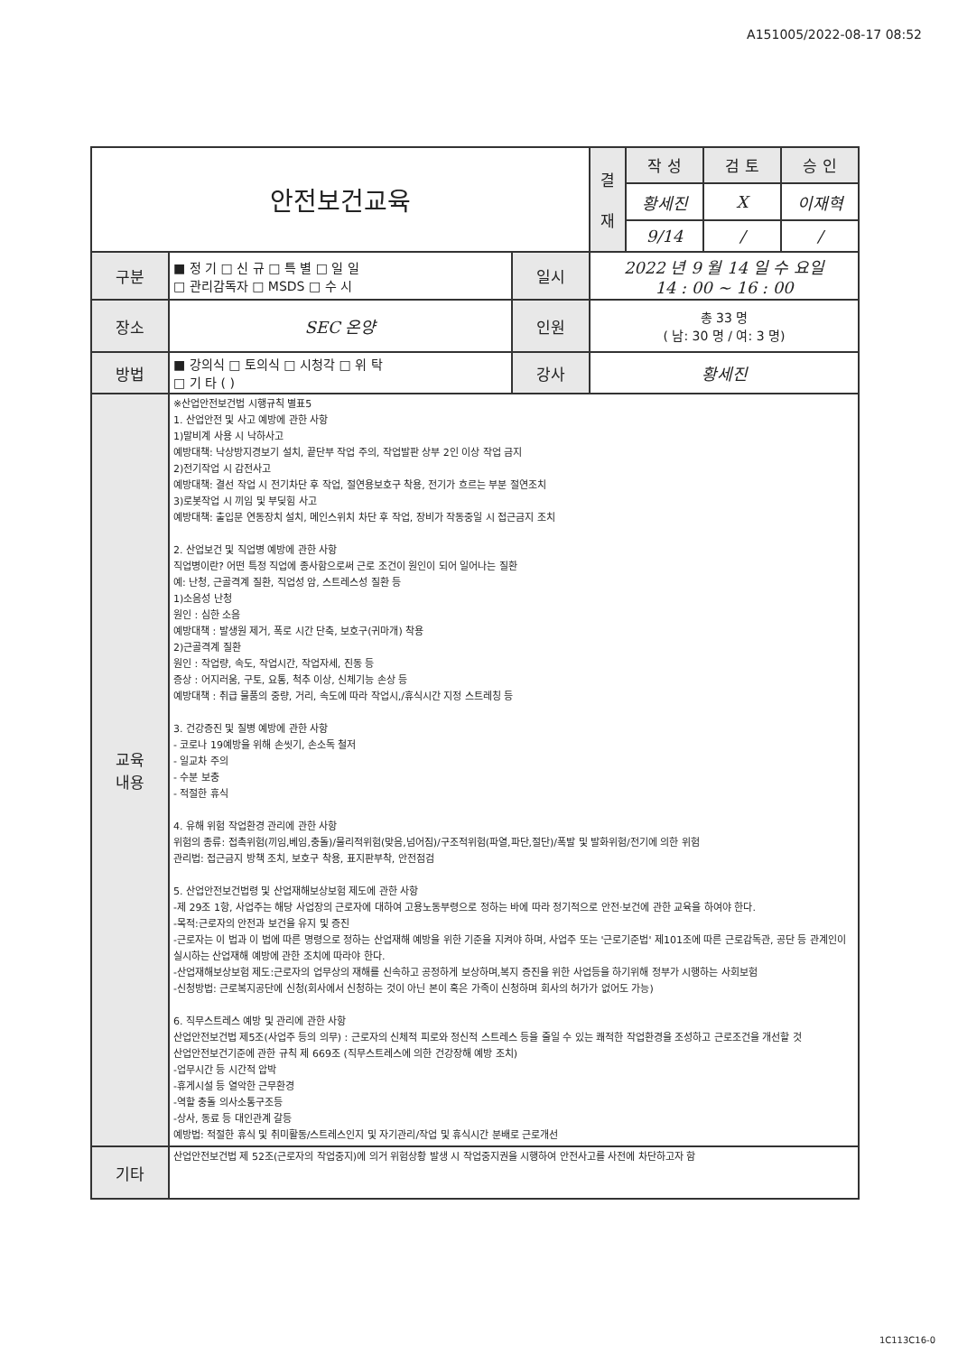A151005/2022-08-17 08:52
| 안전보건교육 | | | | 결 재 | 작 성 | 검 토 | 승 인 |
| | | | | | 황세진 | X | 이재혁 |
| | | | | | 9/14 | / | / |
| 구분 | ■ 정 기 □ 신 규 □ 특 별 □ 일 일 □ 관리감독자 □ MSDS □ 수 시 | 일시 | 2022 년 9 월 14 일 수 요일 14 : 00 ~ 16 : 00 | | | | |
| 장소 | SEC 온양 | 인원 | 총 33 명 ( 남: 30 명 / 여: 3 명) | | | | |
| 방법 | ■ 강의식 □ 토의식 □ 시청각 □ 위 탁 □ 기 타 ( ) | 강사 | 황세진 | | | | |
| 교육 내용 | ※산업안전보건법 시행규칙 별표5 1. 산업안전 및 사고 예방에 관한 사항 1)말비계 사용 시 낙하사고 예방대책: 낙상방지경보기 설치, 끝단부 작업 주의, 작업발판 상부 2인 이상 작업 금지 2)전기작업 시 감전사고 예방대책: 결선 작업 시 전기차단 후 작업, 절연용보호구 착용, 전기가 흐르는 부분 절연조치 3)로봇작업 시 끼임 및 부딪힘 사고 예방대책: 출입문 연동장치 설치, 메인스위치 차단 후 작업, 장비가 작동중일 시 접근금지 조치 2. 산업보건 및 직업병 예방에 관한 사항 직업병이란? 어떤 특정 직업에 종사함으로써 근로 조건이 원인이 되어 일어나는 질환 예: 난청, 근골격계 질환, 직업성 암, 스트레스성 질환 등 1)소음성 난청 원인 : 심한 소음 예방대책 : 발생원 제거, 폭로 시간 단축, 보호구(귀마개) 착용 2)근골격계 질환 원인 : 작업량, 속도, 작업시간, 작업자세, 진동 등 증상 : 어지러움, 구토, 요통, 척추 이상, 신체기능 손상 등 예방대책 : 취급 물품의 중량, 거리, 속도에 따라 작업시,/휴식시간 지정 스트레칭 등 3. 건강증진 및 질병 예방에 관한 사항 - 코로나 19예방을 위해 손씻기, 손소독 철저 - 일교차 주의 - 수분 보충 - 적절한 휴식 4. 유해 위험 작업환경 관리에 관한 사항 위험의 종류: 접촉위험(끼임,베임,충돌)/물리적위험(맞음,넘어짐)/구조적위험(파열,파단,절단)/폭발 및 발화위험/전기에 의한 위험 관리법: 접근금지 방책 조치, 보호구 착용, 표지판부착, 안전점검 5. 산업안전보건법령 및 산업재해보상보험 제도에 관한 사항 -제 29조 1항, 사업주는 해당 사업장의 근로자에 대하여 고용노동부령으로 정하는 바에 따라 정기적으로 안전·보건에 관한 교육을 하여야 한다. -목적:근로자의 안전과 보건을 유지 및 증진 -근로자는 이 법과 이 법에 따른 명령으로 정하는 산업재해 예방을 위한 기준을 지켜야 하며, 사업주 또는 '근로기준법' 제101조에 따른 근로감독관, 공단 등 관계인이 실시하는 산업재해 예방에 관한 조치에 따라야 한다. -산업재해보상보험 제도:근로자의 업무상의 재해를 신속하고 공정하게 보상하며,복지 증진을 위한 사업등을 하기위해 정부가 시행하는 사회보험 -신청방법: 근로복지공단에 신청(회사에서 신청하는 것이 아닌 본이 혹은 가족이 신청하며 회사의 허가가 없어도 가능) 6. 직무스트레스 예방 및 관리에 관한 사항 산업안전보건법 제5조(사업주 등의 의무) : 근로자의 신체적 피로와 정신적 스트레스 등을 줄일 수 있는 쾌적한 작업환경을 조성하고 근로조건을 개선할 것 산업안전보건기준에 관한 규칙 제 669조 (직무스트레스에 의한 건강장해 예방 조치) -업무시간 등 시간적 압박 -휴게시설 등 열악한 근무환경 -역할 충돌 의사소통구조등 -상사, 동료 등 대인관계 갈등 예방법: 적절한 휴식 및 취미활동/스트레스인지 및 자기관리/작업 및 휴식시간 분배로 근로개선 | | | | | | |
| 기타 | 산업안전보건법 제 52조(근로자의 작업중지)에 의거 위험상황 발생 시 작업중지권을 시행하여 안전사고를 사전에 차단하고자 함 | | | | | | |
1C113C16-0